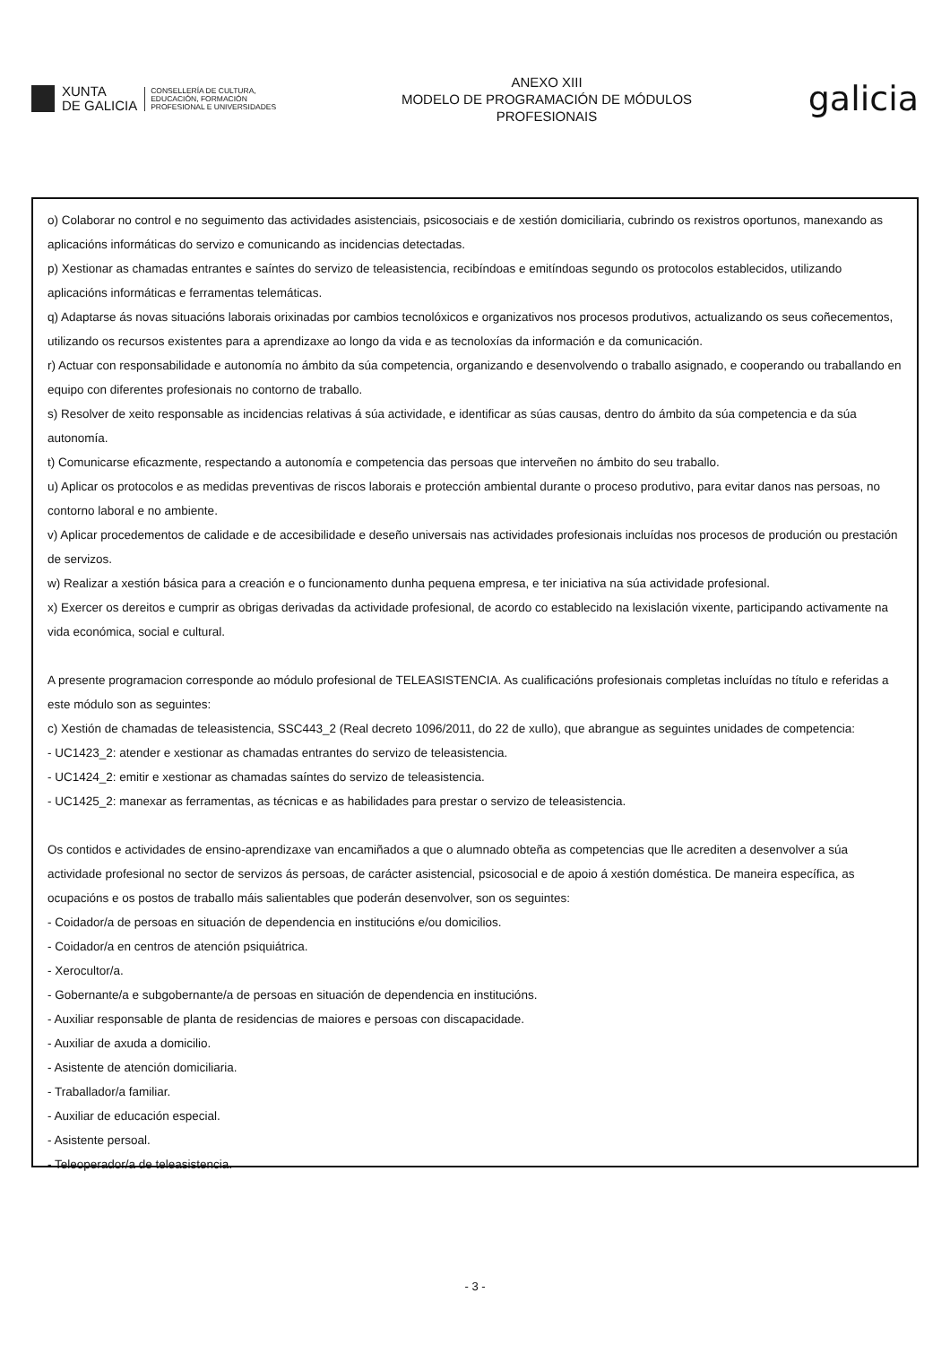XUNTA
DE GALICIA
CONSELLERÍA DE CULTURA,
EDUCACIÓN, FORMACIÓN
PROFESIONAL E UNIVERSIDADES
ANEXO XIII
MODELO DE PROGRAMACIÓN DE MÓDULOS
PROFESIONAIS
galicia
o) Colaborar no control e no seguimento das actividades asistenciais, psicosociais e de xestión domiciliaria, cubrindo os rexistros oportunos, manexando as aplicacións informáticas do servizo e comunicando as incidencias detectadas.
p) Xestionar as chamadas entrantes e saíntes do servizo de teleasistencia, recibíndoas e emitíndoas segundo os protocolos establecidos, utilizando aplicacións informáticas e ferramentas telemáticas.
q) Adaptarse ás novas situacións laborais orixinadas por cambios tecnolóxicos e organizativos nos procesos produtivos, actualizando os seus coñecementos, utilizando os recursos existentes para a aprendizaxe ao longo da vida e as tecnoloxías da información e da comunicación.
r) Actuar con responsabilidade e autonomía no ámbito da súa competencia, organizando e desenvolvendo o traballo asignado, e cooperando ou traballando en equipo con diferentes profesionais no contorno de traballo.
s) Resolver de xeito responsable as incidencias relativas á súa actividade, e identificar as súas causas, dentro do ámbito da súa competencia e da súa autonomía.
t) Comunicarse eficazmente, respectando a autonomía e competencia das persoas que interveñen no ámbito do seu traballo.
u) Aplicar os protocolos e as medidas preventivas de riscos laborais e protección ambiental durante o proceso produtivo, para evitar danos nas persoas, no contorno laboral e no ambiente.
v) Aplicar procedementos de calidade e de accesibilidade e deseño universais nas actividades profesionais incluídas nos procesos de produción ou prestación de servizos.
w) Realizar a xestión básica para a creación e o funcionamento dunha pequena empresa, e ter iniciativa na súa actividade profesional.
x) Exercer os dereitos e cumprir as obrigas derivadas da actividade profesional, de acordo co establecido na lexislación vixente, participando activamente na vida económica, social e cultural.
A presente programacion corresponde ao módulo profesional de TELEASISTENCIA. As cualificacións profesionais completas incluídas no título e referidas a este módulo son as seguintes:
c) Xestión de chamadas de teleasistencia, SSC443_2 (Real decreto 1096/2011, do 22 de xullo), que abrangue as seguintes unidades de competencia:
- UC1423_2: atender e xestionar as chamadas entrantes do servizo de teleasistencia.
- UC1424_2: emitir e xestionar as chamadas saíntes do servizo de teleasistencia.
- UC1425_2: manexar as ferramentas, as técnicas e as habilidades para prestar o servizo de teleasistencia.
Os contidos e actividades de ensino-aprendizaxe van encamiñados a que o alumnado obteña as competencias que lle acrediten a desenvolver a súa actividade profesional no sector de servizos ás persoas, de carácter asistencial, psicosocial e de apoio á xestión doméstica. De maneira específica, as ocupacións e os postos de traballo máis salientables que poderán desenvolver, son os seguintes:
- Coidador/a de persoas en situación de dependencia en institucións e/ou domicilios.
- Coidador/a en centros de atención psiquiátrica.
- Xerocultor/a.
- Gobernante/a e subgobernante/a de persoas en situación de dependencia en institucións.
- Auxiliar responsable de planta de residencias de maiores e persoas con discapacidade.
- Auxiliar de axuda a domicilio.
- Asistente de atención domiciliaria.
- Traballador/a familiar.
- Auxiliar de educación especial.
- Asistente persoal.
- Teleoperador/a de teleasistencia.
- 3 -